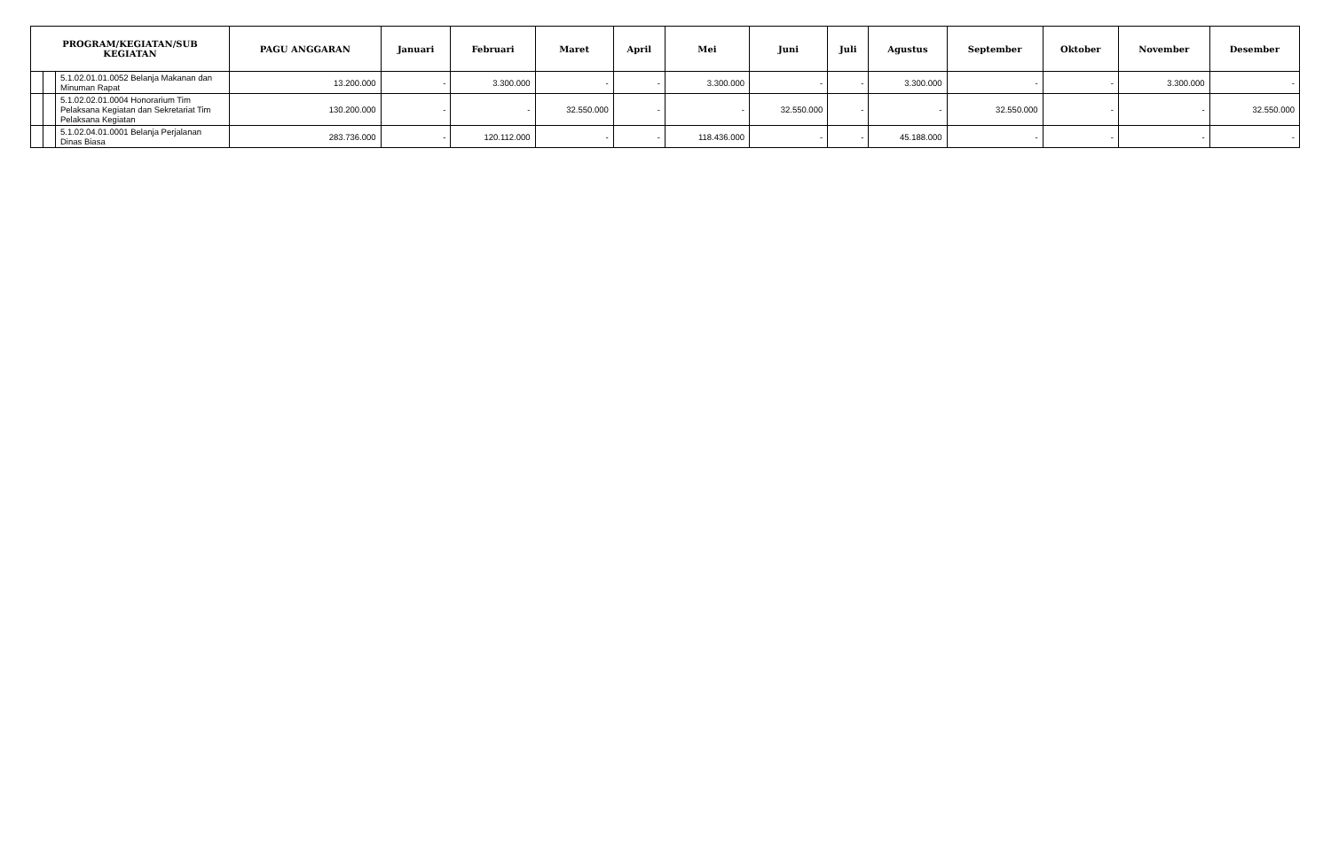| PROGRAM/KEGIATAN/SUB KEGIATAN | | | PAGU ANGGARAN | Januari | Februari | Maret | April | Mei | Juni | Juli | Agustus | September | Oktober | November | Desember |
| --- | --- | --- | --- | --- | --- | --- | --- | --- | --- | --- | --- | --- | --- | --- | --- |
| | | 5.1.02.01.01.0052 Belanja Makanan dan Minuman Rapat | 13.200.000 | - | 3.300.000 | - | - | 3.300.000 | - | - | 3.300.000 | - | - | 3.300.000 | - |
| | | 5.1.02.02.01.0004 Honorarium Tim Pelaksana Kegiatan dan Sekretariat Tim Pelaksana Kegiatan | 130.200.000 | - | - | 32.550.000 | - | - | 32.550.000 | - | - | 32.550.000 | - | - | 32.550.000 |
| | | 5.1.02.04.01.0001 Belanja Perjalanan Dinas Biasa | 283.736.000 | - | 120.112.000 | - | - | 118.436.000 | - | - | 45.188.000 | - | - | - | - |